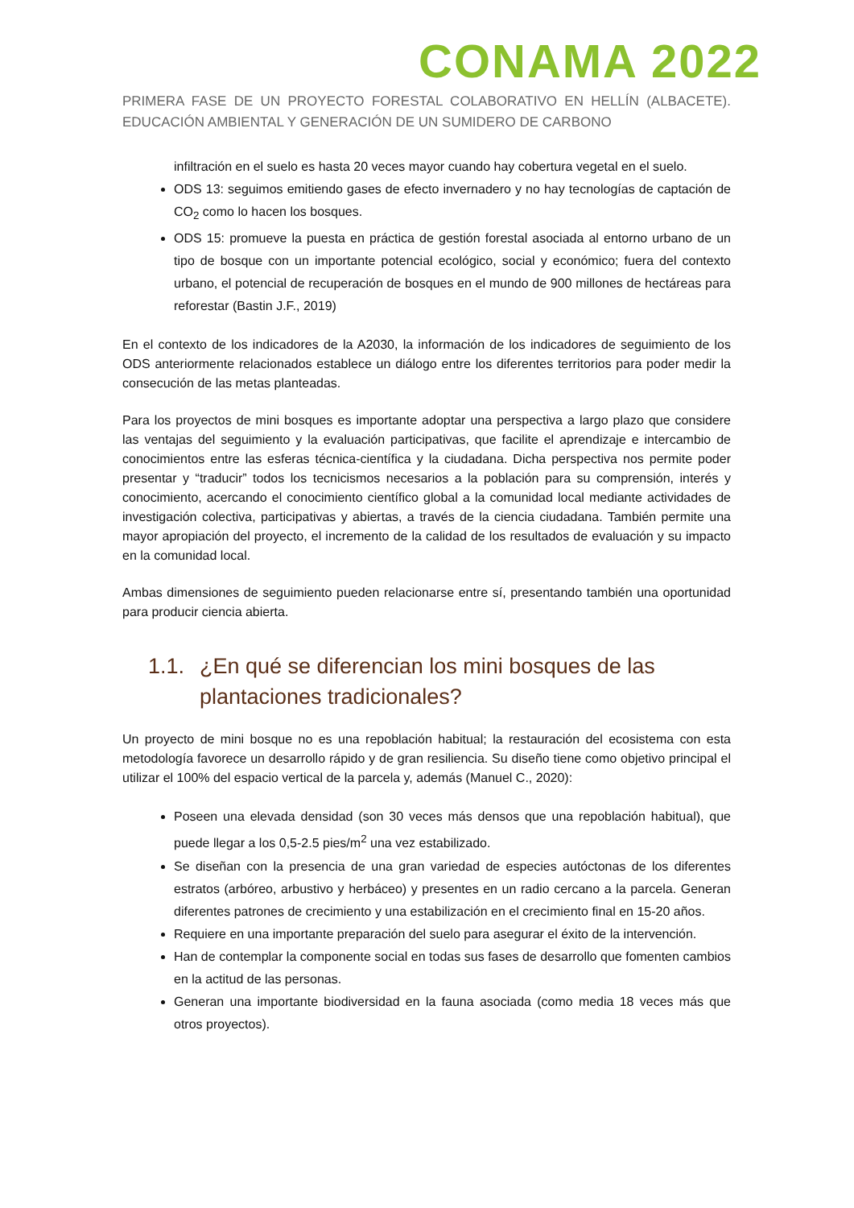CONAMA 2022
PRIMERA FASE DE UN PROYECTO FORESTAL COLABORATIVO EN HELLÍN (ALBACETE). EDUCACIÓN AMBIENTAL Y GENERACIÓN DE UN SUMIDERO DE CARBONO
infiltración en el suelo es hasta 20 veces mayor cuando hay cobertura vegetal en el suelo.
ODS 13: seguimos emitiendo gases de efecto invernadero y no hay tecnologías de captación de CO<sub>2</sub> como lo hacen los bosques.
ODS 15: promueve la puesta en práctica de gestión forestal asociada al entorno urbano de un tipo de bosque con un importante potencial ecológico, social y económico; fuera del contexto urbano, el potencial de recuperación de bosques en el mundo de 900 millones de hectáreas para reforestar (Bastin J.F., 2019)
En el contexto de los indicadores de la A2030, la información de los indicadores de seguimiento de los ODS anteriormente relacionados establece un diálogo entre los diferentes territorios para poder medir la consecución de las metas planteadas.
Para los proyectos de mini bosques es importante adoptar una perspectiva a largo plazo que considere las ventajas del seguimiento y la evaluación participativas, que facilite el aprendizaje e intercambio de conocimientos entre las esferas técnica-científica y la ciudadana. Dicha perspectiva nos permite poder presentar y “traducir” todos los tecnicismos necesarios a la población para su comprensión, interés y conocimiento, acercando el conocimiento científico global a la comunidad local mediante actividades de investigación colectiva, participativas y abiertas, a través de la ciencia ciudadana. También permite una mayor apropiación del proyecto, el incremento de la calidad de los resultados de evaluación y su impacto en la comunidad local.
Ambas dimensiones de seguimiento pueden relacionarse entre sí, presentando también una oportunidad para producir ciencia abierta.
1.1. ¿En qué se diferencian los mini bosques de las plantaciones tradicionales?
Un proyecto de mini bosque no es una repoblación habitual; la restauración del ecosistema con esta metodología favorece un desarrollo rápido y de gran resiliencia. Su diseño tiene como objetivo principal el utilizar el 100% del espacio vertical de la parcela y, además (Manuel C., 2020):
Poseen una elevada densidad (son 30 veces más densos que una repoblación habitual), que puede llegar a los 0,5-2.5 pies/m<sup>2</sup> una vez estabilizado.
Se diseñan con la presencia de una gran variedad de especies autóctonas de los diferentes estratos (arbóreo, arbustivo y herbáceo) y presentes en un radio cercano a la parcela. Generan diferentes patrones de crecimiento y una estabilización en el crecimiento final en 15-20 años.
Requiere en una importante preparación del suelo para asegurar el éxito de la intervención.
Han de contemplar la componente social en todas sus fases de desarrollo que fomenten cambios en la actitud de las personas.
Generan una importante biodiversidad en la fauna asociada (como media 18 veces más que otros proyectos).